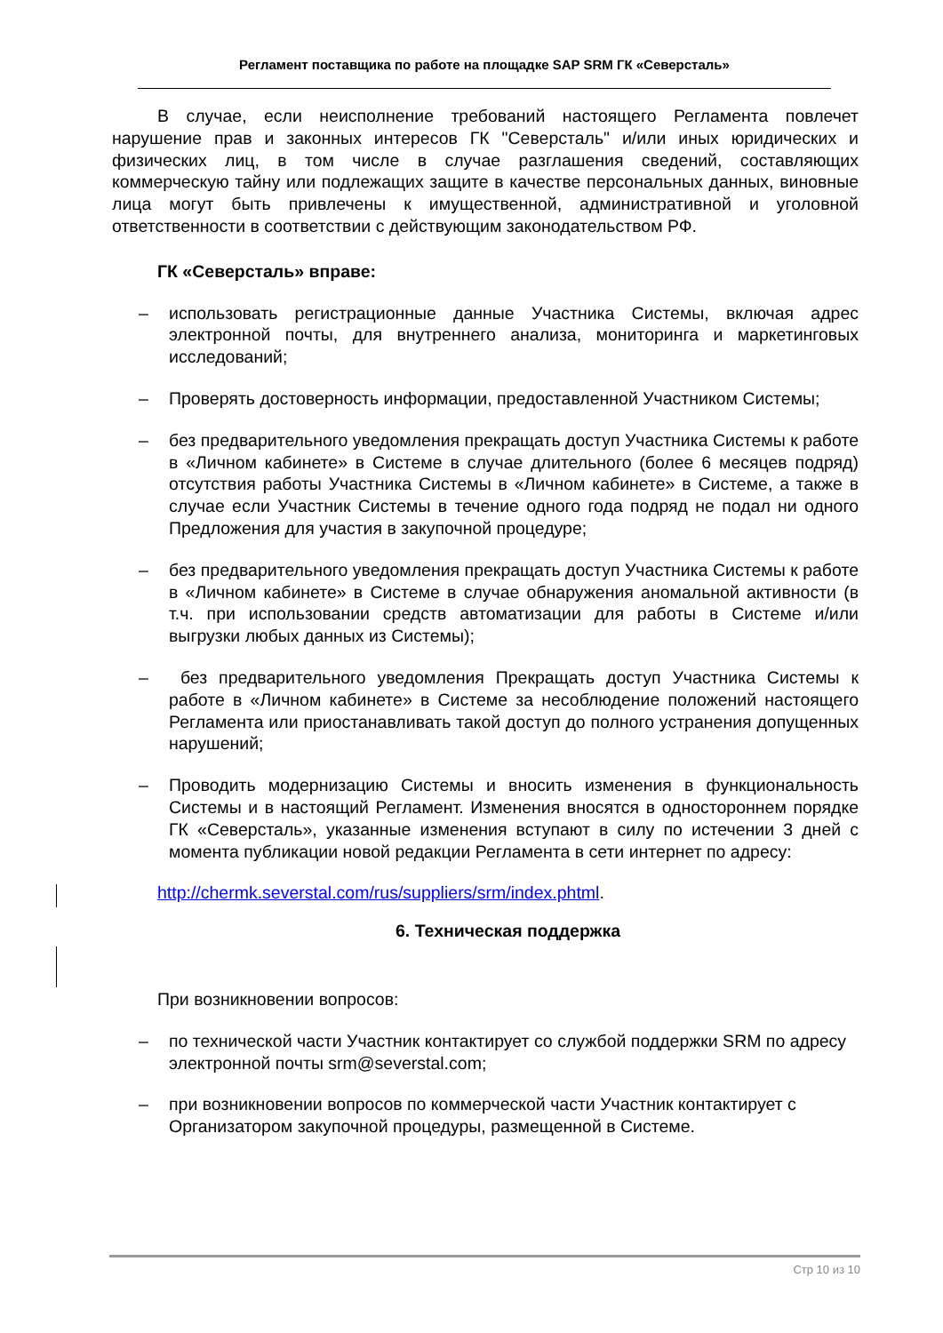Регламент поставщика по работе на площадке SAP SRM ГК «Северсталь»
В случае, если неисполнение требований настоящего Регламента повлечет нарушение прав и законных интересов ГК "Северсталь" и/или иных юридических и физических лиц, в том числе в случае разглашения сведений, составляющих коммерческую тайну или подлежащих защите в качестве персональных данных, виновные лица могут быть привлечены к имущественной, административной и уголовной ответственности в соответствии с действующим законодательством РФ.
ГК «Северсталь» вправе:
– использовать регистрационные данные Участника Системы, включая адрес электронной почты, для внутреннего анализа, мониторинга и маркетинговых исследований;
– Проверять достоверность информации, предоставленной Участником Системы;
– без предварительного уведомления прекращать доступ Участника Системы к работе в «Личном кабинете» в Системе в случае длительного (более 6 месяцев подряд) отсутствия работы Участника Системы в «Личном кабинете» в Системе, а также в случае если Участник Системы в течение одного года подряд не подал ни одного Предложения для участия в закупочной процедуре;
– без предварительного уведомления прекращать доступ Участника Системы к работе в «Личном кабинете» в Системе в случае обнаружения аномальной активности (в т.ч. при использовании средств автоматизации для работы в Системе и/или выгрузки любых данных из Системы);
– без предварительного уведомления Прекращать доступ Участника Системы к работе в «Личном кабинете» в Системе за несоблюдение положений настоящего Регламента или приостанавливать такой доступ до полного устранения допущенных нарушений;
– Проводить модернизацию Системы и вносить изменения в функциональность Системы и в настоящий Регламент. Изменения вносятся в одностороннем порядке ГК «Северсталь», указанные изменения вступают в силу по истечении 3 дней с момента публикации новой редакции Регламента в сети интернет по адресу:
http://chermk.severstal.com/rus/suppliers/srm/index.phtml.
6. Техническая поддержка
При возникновении вопросов:
– по технической части Участник контактирует со службой поддержки SRM по адресу электронной почты srm@severstal.com;
– при возникновении вопросов по коммерческой части Участник контактирует с Организатором закупочной процедуры, размещенной в Системе.
Стр 10 из 10